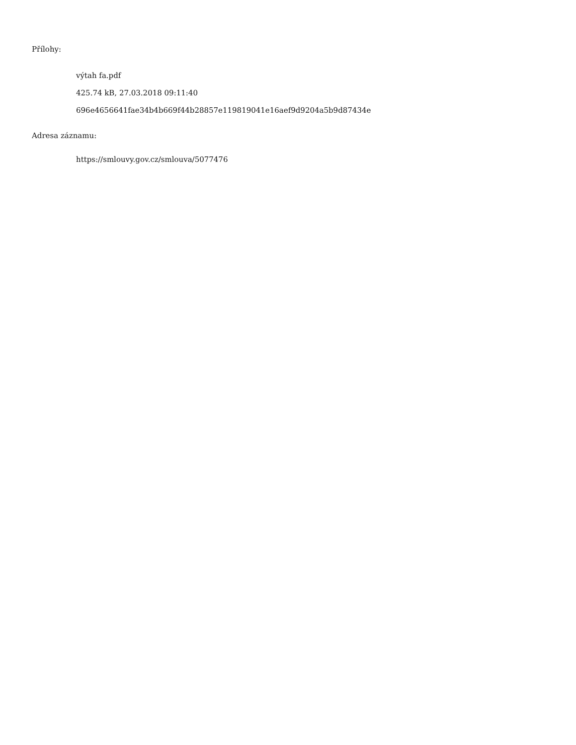Přílohy:
výtah fa.pdf
425.74 kB, 27.03.2018 09:11:40
696e4656641fae34b4b669f44b28857e119819041e16aef9d9204a5b9d87434e
Adresa záznamu:
https://smlouvy.gov.cz/smlouva/5077476